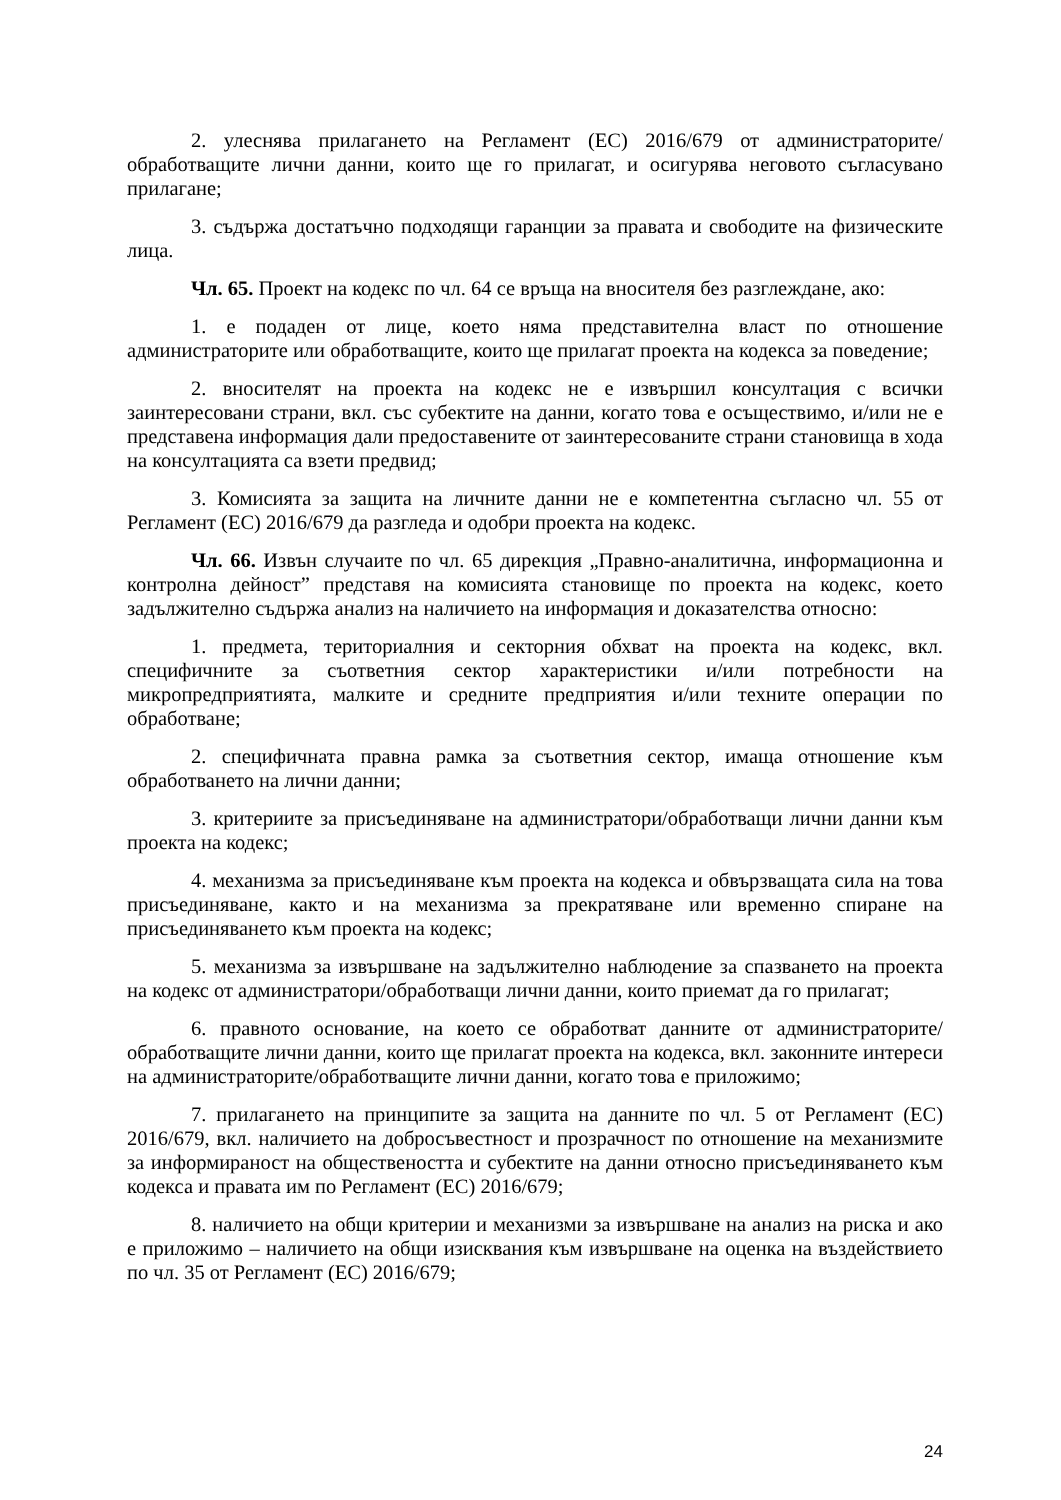2. улеснява прилагането на Регламент (ЕС) 2016/679 от администраторите/обработващите лични данни, които ще го прилагат, и осигурява неговото съгласувано прилагане;
3. съдържа достатъчно подходящи гаранции за правата и свободите на физическите лица.
Чл. 65. Проект на кодекс по чл. 64 се връща на вносителя без разглеждане, ако:
1. е подаден от лице, което няма представителна власт по отношение администраторите или обработващите, които ще прилагат проекта на кодекса за поведение;
2. вносителят на проекта на кодекс не е извършил консултация с всички заинтересовани страни, вкл. със субектите на данни, когато това е осъществимо, и/или не е представена информация дали предоставените от заинтересованите страни становища в хода на консултацията са взети предвид;
3. Комисията за защита на личните данни не е компетентна съгласно чл. 55 от Регламент (ЕС) 2016/679 да разгледа и одобри проекта на кодекс.
Чл. 66. Извън случаите по чл. 65 дирекция „Правно-аналитична, информационна и контролна дейност” представя на комисията становище по проекта на кодекс, което задължително съдържа анализ на наличието на информация и доказателства относно:
1. предмета, териториалния и секторния обхват на проекта на кодекс, вкл. специфичните за съответния сектор характеристики и/или потребности на микропредприятията, малките и средните предприятия и/или техните операции по обработване;
2. специфичната правна рамка за съответния сектор, имаща отношение към обработването на лични данни;
3. критериите за присъединяване на администратори/обработващи лични данни към проекта на кодекс;
4. механизма за присъединяване към проекта на кодекса и обвързващата сила на това присъединяване, както и на механизма за прекратяване или временно спиране на присъединяването към проекта на кодекс;
5. механизма за извършване на задължително наблюдение за спазването на проекта на кодекс от администратори/обработващи лични данни, които приемат да го прилагат;
6. правното основание, на което се обработват данните от администраторите/обработващите лични данни, които ще прилагат проекта на кодекса, вкл. законните интереси на администраторите/обработващите лични данни, когато това е приложимо;
7. прилагането на принципите за защита на данните по чл. 5 от Регламент (ЕС) 2016/679, вкл. наличието на добросъвестност и прозрачност по отношение на механизмите за информираност на обществеността и субектите на данни относно присъединяването към кодекса и правата им по Регламент (ЕС) 2016/679;
8. наличието на общи критерии и механизми за извършване на анализ на риска и ако е приложимо – наличието на общи изисквания към извършване на оценка на въздействието по чл. 35 от Регламент (ЕС) 2016/679;
24